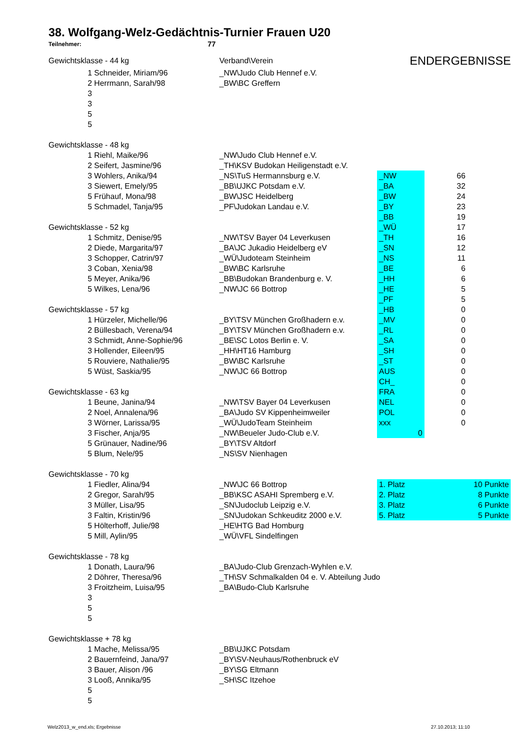38. Wolfgang-Welz-Gedächtnis-Turnier Frauen U20
Teilnehmer: 77
| Gewichtsklasse - 44 kg | | Verband\Verein | ENDERGEBNISSE | | |
| | 1 Schneider, Miriam/96 | _NW\Judo Club Hennef e.V. | | | |
| | 2 Herrmann, Sarah/98 | _BW\BC Greffern | | | |
| | 3 | | | | |
| | 3 | | | | |
| | 5 | | | | |
| | 5 | | | | |
| Gewichtsklasse - 48 kg | | | | | |
| | 1 Riehl, Maike/96 | _NW\Judo Club Hennef e.V. | | | |
| | 2 Seifert, Jasmine/96 | _TH\KSV Budokan Heiligenstadt e.V. | | | |
| | 3 Wohlers, Anika/94 | _NS\TuS Hermannsburg e.V. | _NW | 66 | |
| | 3 Siewert, Emely/95 | _BB\UJKC Potsdam e.V. | _BA | 32 | |
| | 5 Frühauf, Mona/98 | _BW\JSC Heidelberg | _BW | 24 | |
| | 5 Schmadel, Tanja/95 | _PF\Judokan Landau e.V. | _BY | 23 | |
| | | | _BB | 19 | |
| Gewichtsklasse - 52 kg | | | _WÜ | 17 | |
| | 1 Schmitz, Denise/95 | _NW\TSV Bayer 04 Leverkusen | _TH | 16 | |
| | 2 Diede, Margarita/97 | _BA\JC Jukadio Heidelberg eV | _SN | 12 | |
| | 3 Schopper, Catrin/97 | _WÜ\Judoteam Steinheim | _NS | 11 | |
| | 3 Coban, Xenia/98 | _BW\BC Karlsruhe | _BE | 6 | |
| | 5 Meyer, Anika/96 | _BB\Budokan Brandenburg e. V. | _HH | 6 | |
| | 5 Wilkes, Lena/96 | _NW\JC 66 Bottrop | _HE | 5 | |
| | | | _PF | 5 | |
| Gewichtsklasse - 57 kg | | | _HB | 0 | |
| | 1 Hürzeler, Michelle/96 | _BY\TSV München Großhadern e.v. | _MV | 0 | |
| | 2 Büllesbach, Verena/94 | _BY\TSV München Großhadern e.v. | _RL | 0 | |
| | 3 Schmidt, Anne-Sophie/96 | _BE\SC Lotos Berlin e. V. | _SA | 0 | |
| | 3 Hollender, Eileen/95 | _HH\HT16 Hamburg | _SH | 0 | |
| | 5 Rouviere, Nathalie/95 | _BW\BC Karlsruhe | _ST | 0 | |
| | 5 Wüst, Saskia/95 | _NW\JC 66 Bottrop | AUS | 0 | |
| | | | CH_ | 0 | |
| Gewichtsklasse - 63 kg | | | FRA | 0 | |
| | 1 Beune, Janina/94 | _NW\TSV Bayer 04 Leverkusen | NEL | 0 | |
| | 2 Noel, Annalena/96 | _BA\Judo SV Kippenheimweiler | POL | 0 | |
| | 3 Wörner, Larissa/95 | _WÜ\JudoTeam Steinheim | xxx | 0 | |
| | 3 Fischer, Anja/95 | _NW\Beueler Judo-Club e.V. | 0 | | |
| | 5 Grünauer, Nadine/96 | _BY\TSV Altdorf | | | |
| | 5 Blum, Nele/95 | _NS\SV Nienhagen | | | |
| Gewichtsklasse - 70 kg | | | | | |
| | 1 Fiedler, Alina/94 | _NW\JC 66 Bottrop | 1. Platz | 10 Punkte | |
| | 2 Gregor, Sarah/95 | _BB\KSC ASAHI Spremberg e.V. | 2. Platz | 8 Punkte | |
| | 3 Müller, Lisa/95 | _SN\Judoclub Leipzig e.V. | 3. Platz | 6 Punkte | |
| | 3 Faltin, Kristin/96 | _SN\Judokan Schkeuditz 2000 e.V. | 5. Platz | 5 Punkte | |
| | 5 Hölterhoff, Julie/98 | _HE\HTG Bad Homburg | | | |
| | 5 Mill, Aylin/95 | _WÜ\VFL Sindelfingen | | | |
| Gewichtsklasse - 78 kg | | | | | |
| | 1 Donath, Laura/96 | _BA\Judo-Club Grenzach-Wyhlen e.V. | | | |
| | 2 Döhrer, Theresa/96 | _TH\SV Schmalkalden 04 e. V. Abteilung Judo | | | |
| | 3 Froitzheim, Luisa/95 | _BA\Budo-Club Karlsruhe | | | |
| | 3 | | | | |
| | 5 | | | | |
| | 5 | | | | |
| Gewichtsklasse + 78 kg | | | | | |
| | 1 Mache, Melissa/95 | _BB\UJKC Potsdam | | | |
| | 2 Bauernfeind, Jana/97 | _BY\SV-Neuhaus/Rothenbruck eV | | | |
| | 3 Bauer, Alison /96 | _BY\SG Eltmann | | | |
| | 3 Looß, Annika/95 | _SH\SC Itzehoe | | | |
| | 5 | | | | |
| | 5 | | | | |
Welz2013_w_end.xls; Ergebnisse 27.10.2013; 11:10